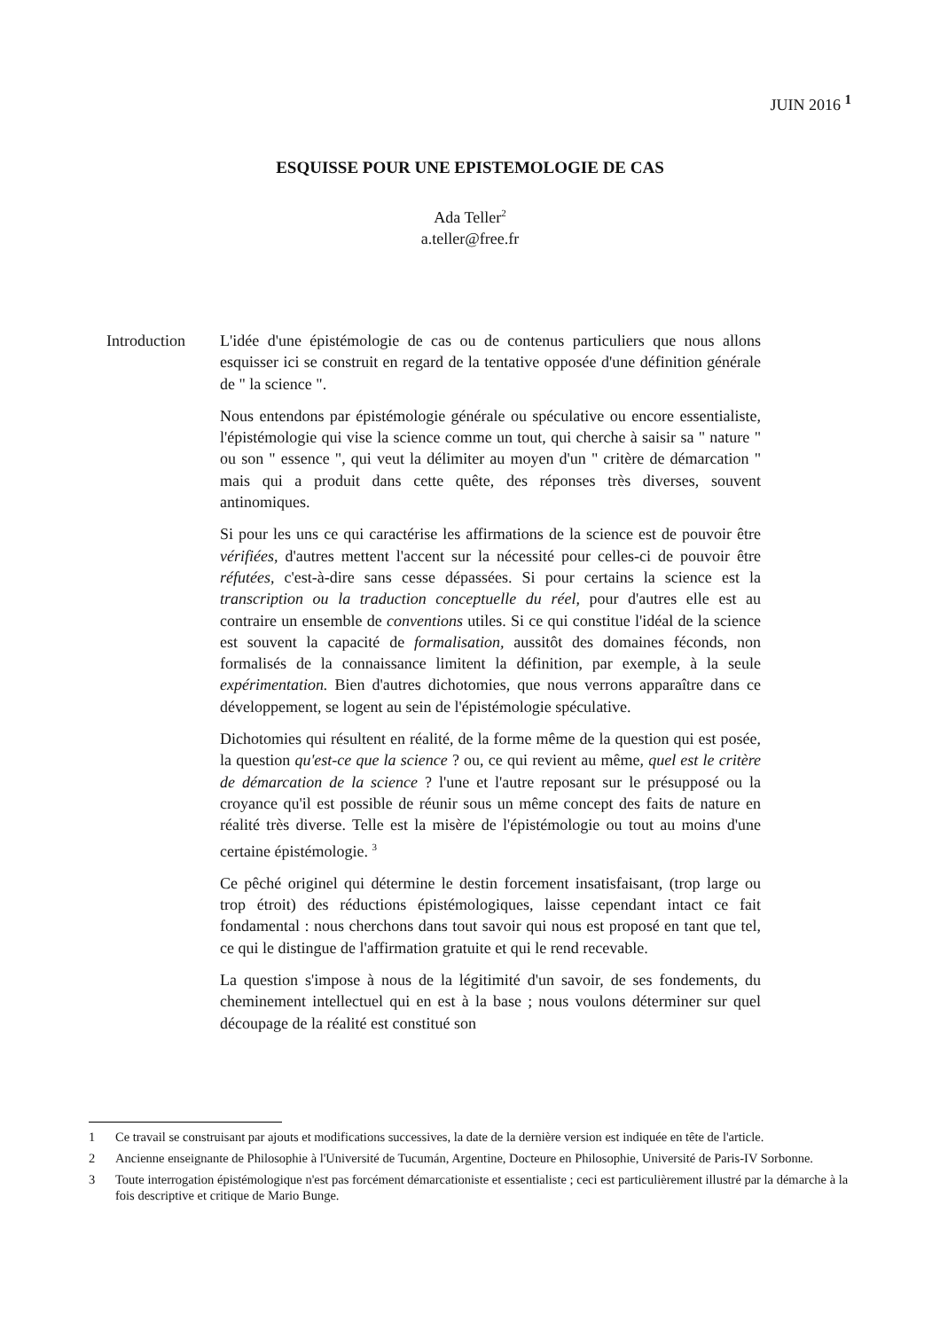JUIN 2016 <sup>1</sup>
ESQUISSE POUR UNE EPISTEMOLOGIE DE CAS
Ada Teller<sup>2</sup>
a.teller@free.fr
Introduction
L'idée d'une épistémologie de cas ou de contenus particuliers que nous allons esquisser ici se construit en regard de la tentative opposée d'une définition générale de " la science ".
Nous entendons par épistémologie générale ou spéculative ou encore essentialiste, l'épistémologie qui vise la science comme un tout, qui cherche à saisir sa " nature " ou son " essence ", qui veut la délimiter au moyen d'un " critère de démarcation " mais qui a produit dans cette quête, des réponses très diverses, souvent antinomiques.
Si pour les uns ce qui caractérise les affirmations de la science est de pouvoir être vérifiées, d'autres mettent l'accent sur la nécessité pour celles-ci de pouvoir être réfutées, c'est-à-dire sans cesse dépassées. Si pour certains la science est la transcription ou la traduction conceptuelle du réel, pour d'autres elle est au contraire un ensemble de conventions utiles. Si ce qui constitue l'idéal de la science est souvent la capacité de formalisation, aussitôt des domaines féconds, non formalisés de la connaissance limitent la définition, par exemple, à la seule expérimentation. Bien d'autres dichotomies, que nous verrons apparaître dans ce développement, se logent au sein de l'épistémologie spéculative.
Dichotomies qui résultent en réalité, de la forme même de la question qui est posée, la question qu'est-ce que la science ? ou, ce qui revient au même, quel est le critère de démarcation de la science ? l'une et l'autre reposant sur le présupposé ou la croyance qu'il est possible de réunir sous un même concept des faits de nature en réalité très diverse. Telle est la misère de l'épistémologie ou tout au moins d'une certaine épistémologie. <sup>3</sup>
Ce pêché originel qui détermine le destin forcement insatisfaisant, (trop large ou trop étroit) des réductions épistémologiques, laisse cependant intact ce fait fondamental : nous cherchons dans tout savoir qui nous est proposé en tant que tel, ce qui le distingue de l'affirmation gratuite et qui le rend recevable.
La question s'impose à nous de la légitimité d'un savoir, de ses fondements, du cheminement intellectuel qui en est à la base ; nous voulons déterminer sur quel découpage de la réalité est constitué son
1 Ce travail se construisant par ajouts et modifications successives, la date de la dernière version est indiquée en tête de l'article.
2 Ancienne enseignante de Philosophie à l'Université de Tucumán, Argentine, Docteure en Philosophie, Université de Paris-IV Sorbonne.
3 Toute interrogation épistémologique n'est pas forcément démarcationiste et essentialiste ; ceci est particulièrement illustré par la démarche à la fois descriptive et critique de Mario Bunge.